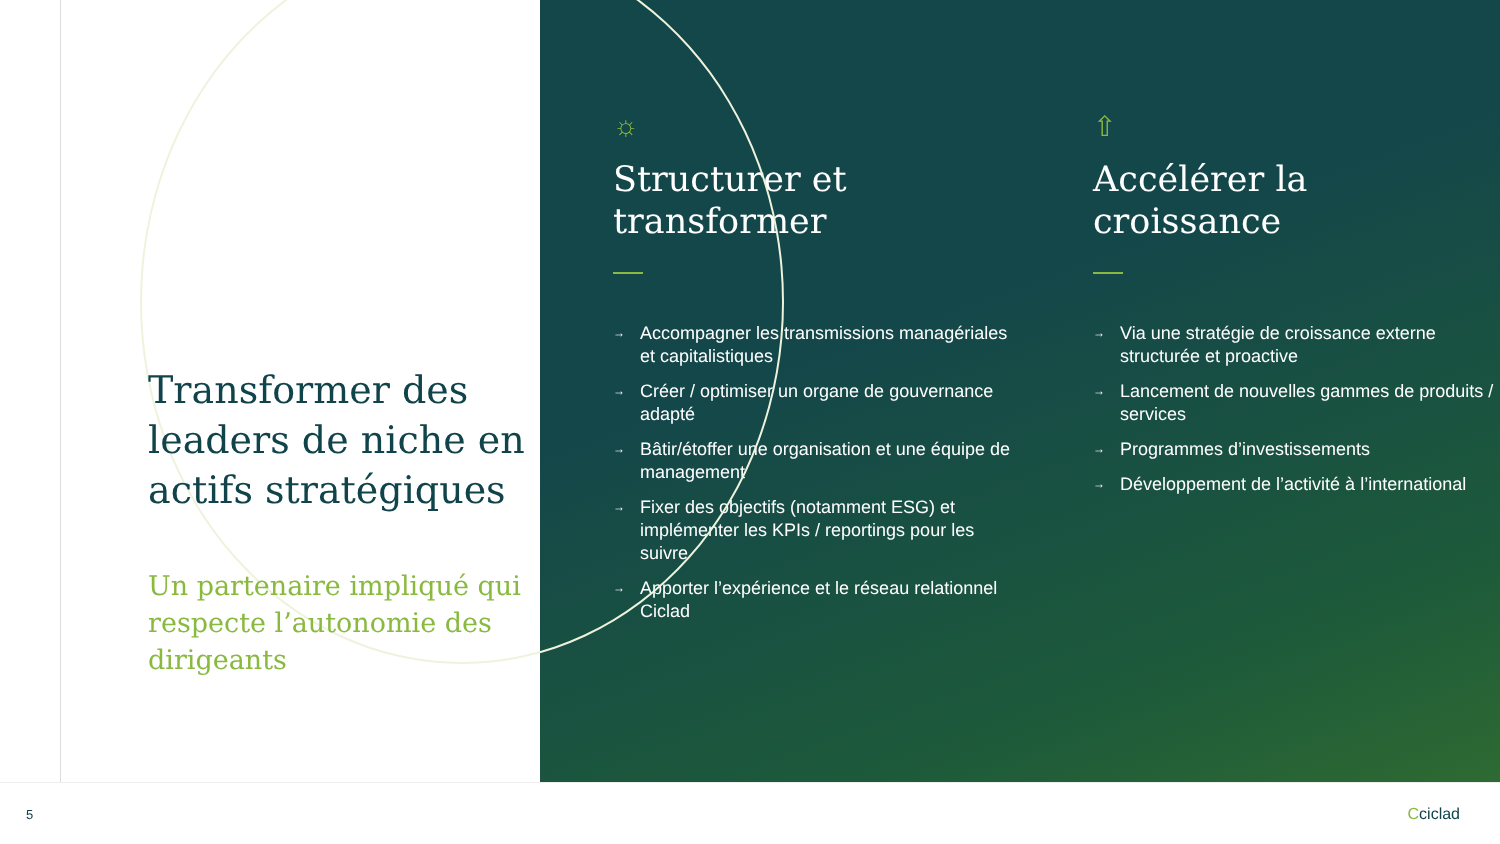Transformer des leaders de niche en actifs stratégiques
Un partenaire impliqué qui respecte l’autonomie des dirigeants
☼
Structurer et transformer
→ Accompagner les transmissions managériales et capitalistiques
→ Créer / optimiser un organe de gouvernance adapté
→ Bâtir/étoffer une organisation et une équipe de management
→ Fixer des objectifs (notamment ESG) et implémenter les KPIs / reportings pour les suivre
→ Apporter l’expérience et le réseau relationnel Ciclad
⇧
Accélérer la croissance
→ Via une stratégie de croissance externe structurée et proactive
→ Lancement de nouvelles gammes de produits / services
→ Programmes d’investissements
→ Développement de l’activité à l’international
5 Cciclad